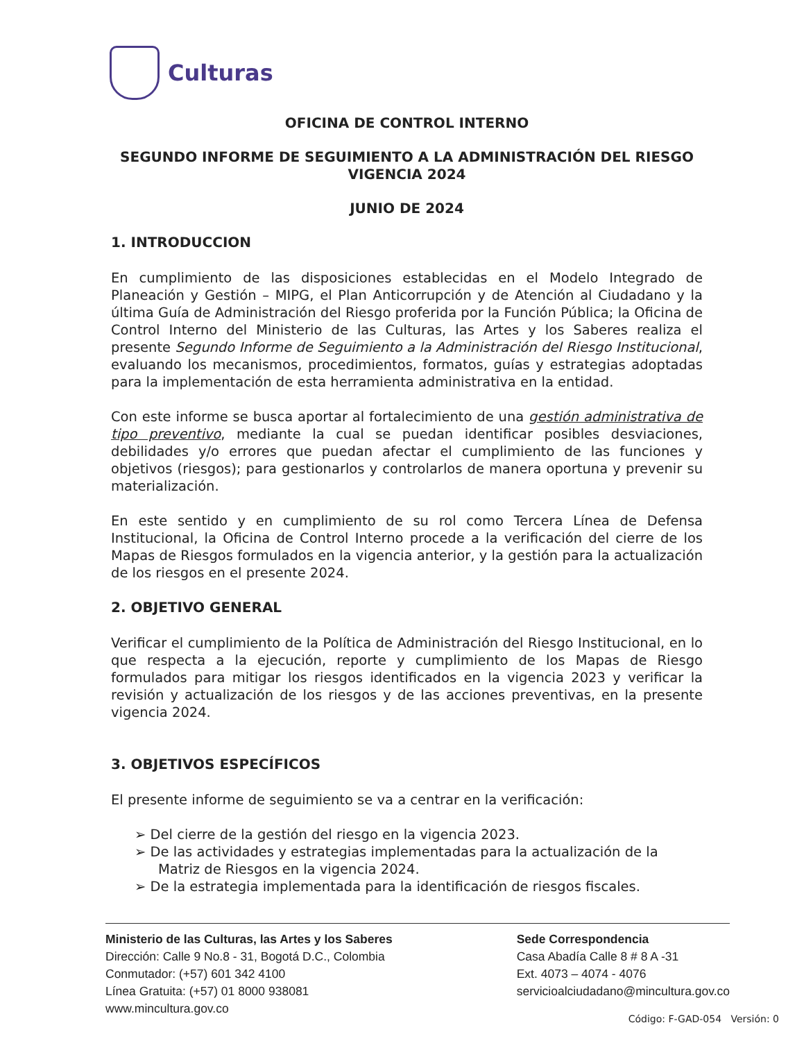Culturas
OFICINA DE CONTROL INTERNO
SEGUNDO INFORME DE SEGUIMIENTO A LA ADMINISTRACIÓN DEL RIESGO VIGENCIA 2024
JUNIO DE 2024
1. INTRODUCCION
En cumplimiento de las disposiciones establecidas en el Modelo Integrado de Planeación y Gestión – MIPG, el Plan Anticorrupción y de Atención al Ciudadano y la última Guía de Administración del Riesgo proferida por la Función Pública; la Oficina de Control Interno del Ministerio de las Culturas, las Artes y los Saberes realiza el presente Segundo Informe de Seguimiento a la Administración del Riesgo Institucional, evaluando los mecanismos, procedimientos, formatos, guías y estrategias adoptadas para la implementación de esta herramienta administrativa en la entidad.
Con este informe se busca aportar al fortalecimiento de una gestión administrativa de tipo preventivo, mediante la cual se puedan identificar posibles desviaciones, debilidades y/o errores que puedan afectar el cumplimiento de las funciones y objetivos (riesgos); para gestionarlos y controlarlos de manera oportuna y prevenir su materialización.
En este sentido y en cumplimiento de su rol como Tercera Línea de Defensa Institucional, la Oficina de Control Interno procede a la verificación del cierre de los Mapas de Riesgos formulados en la vigencia anterior, y la gestión para la actualización de los riesgos en el presente 2024.
2. OBJETIVO GENERAL
Verificar el cumplimiento de la Política de Administración del Riesgo Institucional, en lo que respecta a la ejecución, reporte y cumplimiento de los Mapas de Riesgo formulados para mitigar los riesgos identificados en la vigencia 2023 y verificar la revisión y actualización de los riesgos y de las acciones preventivas, en la presente vigencia 2024.
3. OBJETIVOS ESPECÍFICOS
El presente informe de seguimiento se va a centrar en la verificación:
➢ Del cierre de la gestión del riesgo en la vigencia 2023.
➢ De las actividades y estrategias implementadas para la actualización de la Matriz de Riesgos en la vigencia 2024.
➢ De la estrategia implementada para la identificación de riesgos fiscales.
Ministerio de las Culturas, las Artes y los Saberes
Dirección: Calle 9 No.8 - 31, Bogotá D.C., Colombia
Conmutador: (+57) 601 342 4100
Línea Gratuita: (+57) 01 8000 938081
www.mincultura.gov.co
Sede Correspondencia
Casa Abadía Calle 8 # 8 A -31
Ext. 4073 – 4074 - 4076
servicioalciudadano@mincultura.gov.co
Código: F-GAD-054 Versión: 0